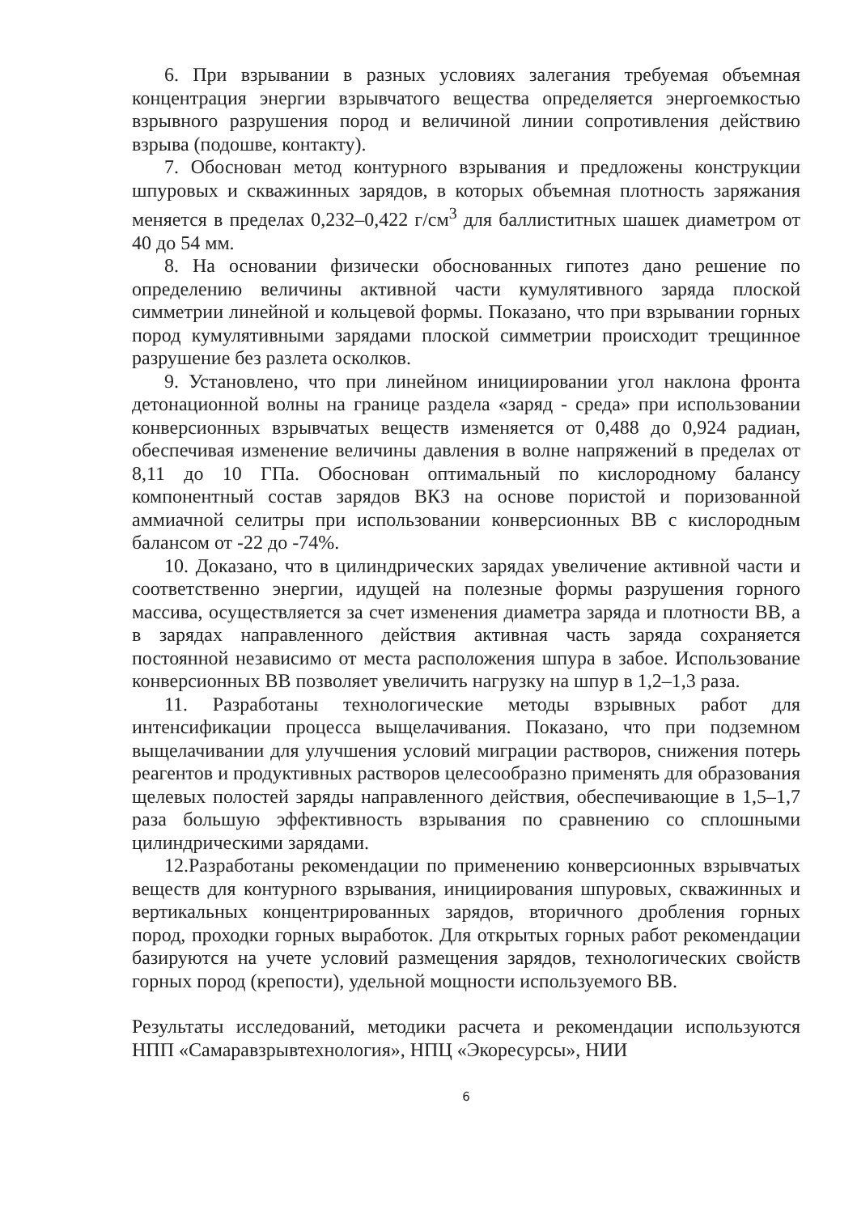6. При взрывании в разных условиях залегания требуемая объемная концентрация энергии взрывчатого вещества определяется энергоемкостью взрывного разрушения пород и величиной линии сопротивления действию взрыва (подошве, контакту).
7. Обоснован метод контурного взрывания и предложены конструкции шпуровых и скважинных зарядов, в которых объемная плотность заряжания меняется в пределах 0,232–0,422 г/см<sup>3</sup> для баллиститных шашек диаметром от 40 до 54 мм.
8. На основании физически обоснованных гипотез дано решение по определению величины активной части кумулятивного заряда плоской симметрии линейной и кольцевой формы. Показано, что при взрывании горных пород кумулятивными зарядами плоской симметрии происходит трещинное разрушение без разлета осколков.
9. Установлено, что при линейном инициировании угол наклона фронта детонационной волны на границе раздела «заряд - среда» при использовании конверсионных взрывчатых веществ изменяется от 0,488 до 0,924 радиан, обеспечивая изменение величины давления в волне напряжений в пределах от 8,11 до 10 ГПа. Обоснован оптимальный по кислородному балансу компонентный состав зарядов ВКЗ на основе пористой и поризованной аммиачной селитры при использовании конверсионных ВВ с кислородным балансом от -22 до -74%.
10. Доказано, что в цилиндрических зарядах увеличение активной части и соответственно энергии, идущей на полезные формы разрушения горного массива, осуществляется за счет изменения диаметра заряда и плотности ВВ, а в зарядах направленного действия активная часть заряда сохраняется постоянной независимо от места расположения шпура в забое. Использование конверсионных ВВ позволяет увеличить нагрузку на шпур в 1,2–1,3 раза.
11. Разработаны технологические методы взрывных работ для интенсификации процесса выщелачивания. Показано, что при подземном выщелачивании для улучшения условий миграции растворов, снижения потерь реагентов и продуктивных растворов целесообразно применять для образования щелевых полостей заряды направленного действия, обеспечивающие в 1,5–1,7 раза большую эффективность взрывания по сравнению со сплошными цилиндрическими зарядами.
12.Разработаны рекомендации по применению конверсионных взрывчатых веществ для контурного взрывания, инициирования шпуровых, скважинных и вертикальных концентрированных зарядов, вторичного дробления горных пород, проходки горных выработок. Для открытых горных работ рекомендации базируются на учете условий размещения зарядов, технологических свойств горных пород (крепости), удельной мощности используемого ВВ.
Результаты исследований, методики расчета и рекомендации используются НПП «Самаравзрывтехнология», НПЦ «Экоресурсы», НИИ
6